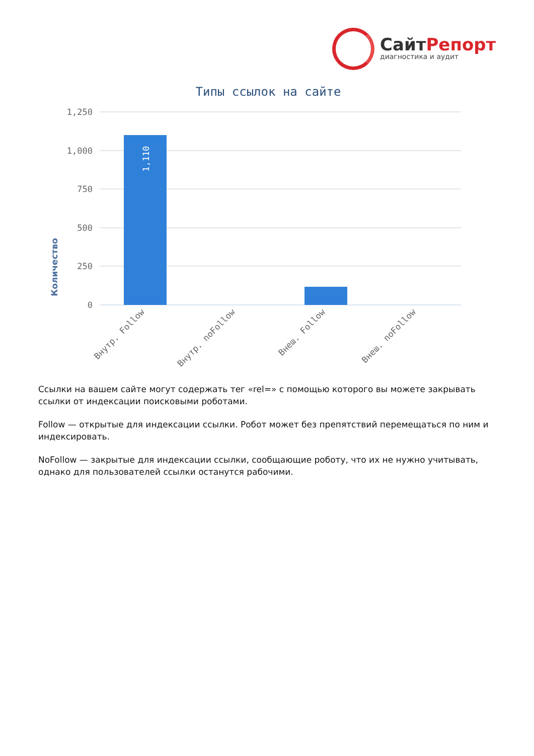СайтРепорт
диагностика и аудит
Типы ссылок на сайте
Количество
1,250
1,000
750
500
250
0
1,110
Внутр. Follow
Внутр. noFollow
Внеш. Follow
Внеш. noFollow
Ссылки на вашем сайте могут содержать тег «rel=» с помощью которого вы можете закрывать ссылки от индексации поисковыми роботами.
Follow — открытые для индексации ссылки. Робот может без препятствий перемещаться по ним и индексировать.
NoFollow — закрытые для индексации ссылки, сообщающие роботу, что их не нужно учитывать, однако для пользователей ссылки останутся рабочими.